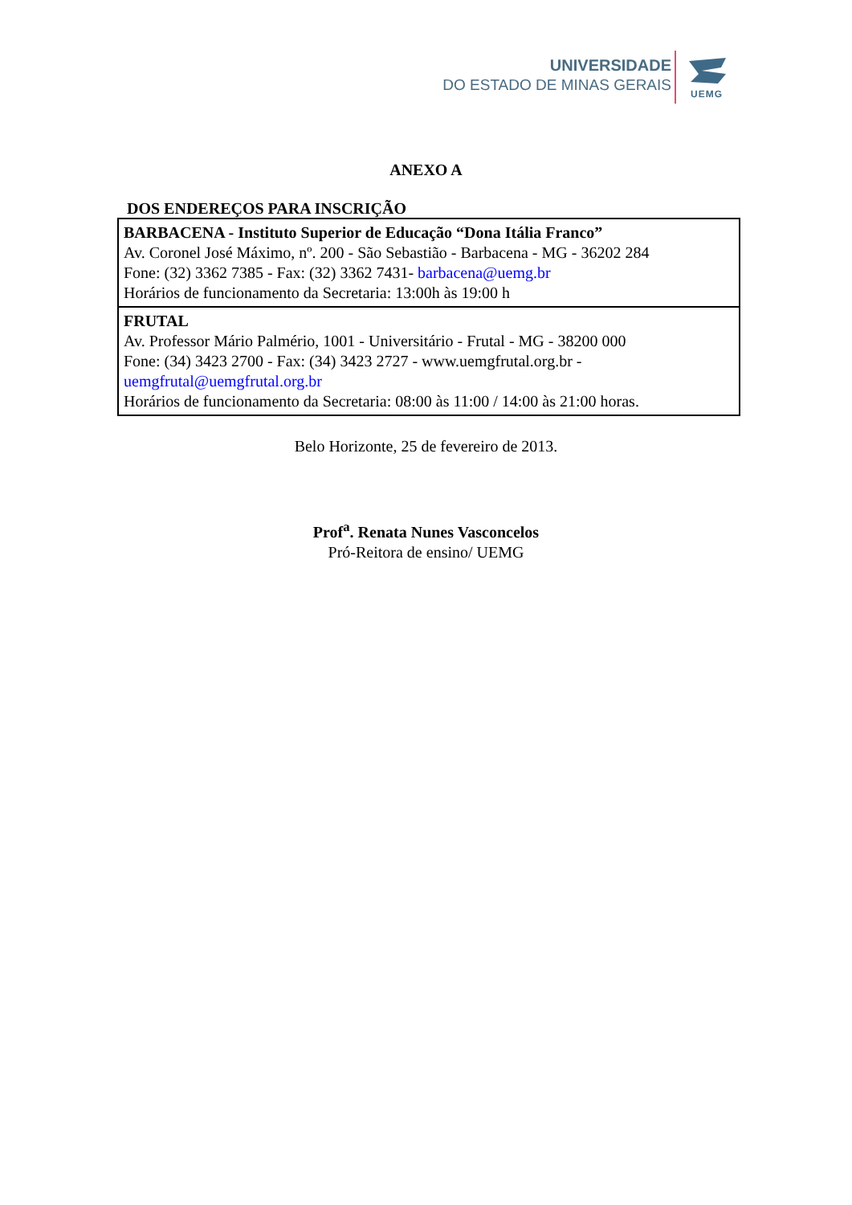UNIVERSIDADE
DO ESTADO DE MINAS GERAIS
UEMG
ANEXO A
DOS ENDEREÇOS PARA INSCRIÇÃO
| BARBACENA - Instituto Superior de Educação “Dona Itália Franco” Av. Coronel José Máximo, nº. 200 - São Sebastião - Barbacena - MG - 36202 284 Fone: (32) 3362 7385 - Fax: (32) 3362 7431- barbacena@uemg.br Horários de funcionamento da Secretaria: 13:00h às 19:00 h |
| FRUTAL Av. Professor Mário Palmério, 1001 - Universitário - Frutal - MG - 38200 000 Fone: (34) 3423 2700 - Fax: (34) 3423 2727 - www.uemgfrutal.org.br - uemgfrutal@uemgfrutal.org.br Horários de funcionamento da Secretaria: 08:00 às 11:00 / 14:00 às 21:00 horas. |
Belo Horizonte, 25 de fevereiro de 2013.
Prof<sup>a</sup>. Renata Nunes Vasconcelos
Pró-Reitora de ensino/ UEMG